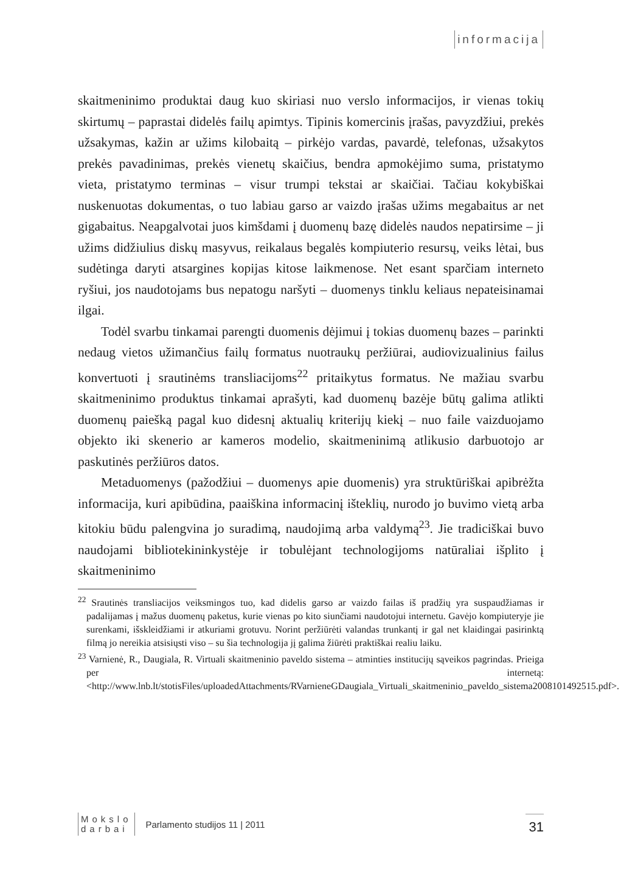informacija
skaitmeninimo produktai daug kuo skiriasi nuo verslo informacijos, ir vienas tokių skirtumų – paprastai didelės failų apimtys. Tipinis komercinis įrašas, pavyzdžiui, prekės užsakymas, kažin ar užims kilobaitą – pirkėjo vardas, pavardė, telefonas, užsakytos prekės pavadinimas, prekės vienetų skaičius, bendra apmokėjimo suma, pristatymo vieta, pristatymo terminas – visur trumpi tekstai ar skaičiai. Tačiau kokybiškai nuskenuotas dokumentas, o tuo labiau garso ar vaizdo įrašas užims megabaitus ar net gigabaitus. Neapgalvotai juos kimšdami į duomenų bazę didelės naudos nepatirsime – ji užims didžiulius diskų masyvus, reikalaus begalės kompiuterio resursų, veiks lėtai, bus sudėtinga daryti atsargines kopijas kitose laikmenose. Net esant sparčiam interneto ryšiui, jos naudotojams bus nepatogu naršyti – duomenys tinklu keliaus nepateisinamai ilgai.
Todėl svarbu tinkamai parengti duomenis dėjimui į tokias duomenų bazes – parinkti nedaug vietos užimančius failų formatus nuotraukų peržiūrai, audiovizualinius failus konvertuoti į srautinėms transliacijoms<sup>22</sup> pritaikytus formatus. Ne mažiau svarbu skaitmeninimo produktus tinkamai aprašyti, kad duomenų bazėje būtų galima atlikti duomenų paiešką pagal kuo didesnį aktualių kriterijų kiekį – nuo faile vaizduojamo objekto iki skenerio ar kameros modelio, skaitmeninimą atlikusio darbuotojo ar paskutinės peržiūros datos.
Metaduomenys (pažodžiui – duomenys apie duomenis) yra struktūriškai apibrėžta informacija, kuri apibūdina, paaiškina informacinį išteklių, nurodo jo buvimo vietą arba kitokiu būdu palengvina jo suradimą, naudojimą arba valdymą<sup>23</sup>. Jie tradiciškai buvo naudojami bibliotekininkystėje ir tobulėjant technologijoms natūraliai išplito į skaitmeninimo
<sup>22</sup> Srautinės transliacijos veiksmingos tuo, kad didelis garso ar vaizdo failas iš pradžių yra suspaudžiamas ir padalijamas į mažus duomenų paketus, kurie vienas po kito siunčiami naudotojui internetu. Gavėjo kompiuteryje jie surenkami, išskleidžiami ir atkuriami grotuvu. Norint peržiūrėti valandas trunkantį ir gal net klaidingai pasirinktą filmą jo nereikia atsisiųsti viso – su šia technologija jį galima žiūrėti praktiškai realiu laiku.
<sup>23</sup> Varnienė, R., Daugiala, R. Virtuali skaitmeninio paveldo sistema – atminties institucijų sąveikos pagrindas. Prieiga per internetą: <http://www.lnb.lt/stotisFiles/uploadedAttachments/RVarnieneGDaugiala_Virtuali_skaitmeninio_paveldo_sistema2008101492515.pdf>.
Mokslo
darbai
Parlamento studijos 11 | 2011
31